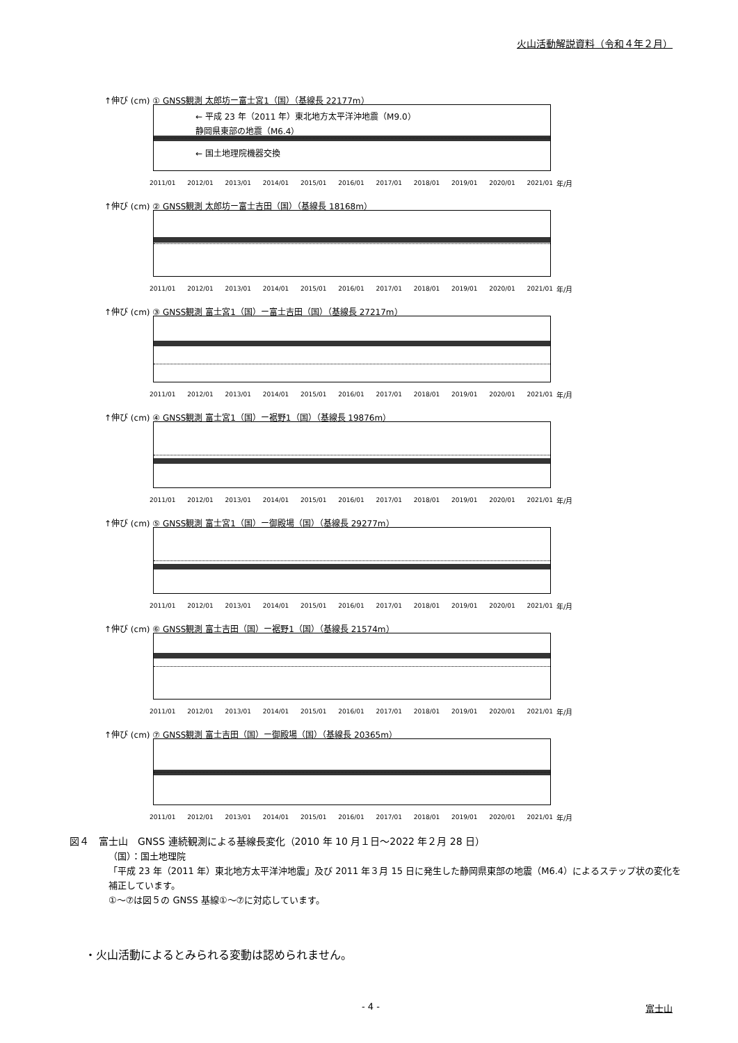火山活動解説資料（令和４年２月）
↑伸び (cm) ① GNSS観測 太郎坊ー富士宮1（国）（基線長 22177m）
← 平成 23 年（2011 年）東北地方太平洋沖地震（M9.0）
静岡県東部の地震（M6.4）
← 国土地理院機器交換
2011/01 2012/01 2013/01 2014/01 2015/01 2016/01 2017/01 2018/01 2019/01 2020/01 2021/01 年/月
↑伸び (cm) ② GNSS観測 太郎坊ー富士吉田（国）（基線長 18168m）
2011/01 2012/01 2013/01 2014/01 2015/01 2016/01 2017/01 2018/01 2019/01 2020/01 2021/01 年/月
↑伸び (cm) ③ GNSS観測 富士宮1（国）ー富士吉田（国）（基線長 27217m）
2011/01 2012/01 2013/01 2014/01 2015/01 2016/01 2017/01 2018/01 2019/01 2020/01 2021/01 年/月
↑伸び (cm) ④ GNSS観測 富士宮1（国）ー裾野1（国）（基線長 19876m）
2011/01 2012/01 2013/01 2014/01 2015/01 2016/01 2017/01 2018/01 2019/01 2020/01 2021/01 年/月
↑伸び (cm) ⑤ GNSS観測 富士宮1（国）ー御殿場（国）（基線長 29277m）
2011/01 2012/01 2013/01 2014/01 2015/01 2016/01 2017/01 2018/01 2019/01 2020/01 2021/01 年/月
↑伸び (cm) ⑥ GNSS観測 富士吉田（国）ー裾野1（国）（基線長 21574m）
2011/01 2012/01 2013/01 2014/01 2015/01 2016/01 2017/01 2018/01 2019/01 2020/01 2021/01 年/月
↑伸び (cm) ⑦ GNSS観測 富士吉田（国）ー御殿場（国）（基線長 20365m）
2011/01 2012/01 2013/01 2014/01 2015/01 2016/01 2017/01 2018/01 2019/01 2020/01 2021/01 年/月
図４　富士山　GNSS 連続観測による基線長変化（2010 年 10 月１日～2022 年２月 28 日）
（国）：国土地理院
「平成 23 年（2011 年）東北地方太平洋沖地震」及び 2011 年３月 15 日に発生した静岡県東部の地震（M6.4）によるステップ状の変化を補正しています。
①～⑦は図５の GNSS 基線①～⑦に対応しています。
・火山活動によるとみられる変動は認められません。
- 4 - 富士山